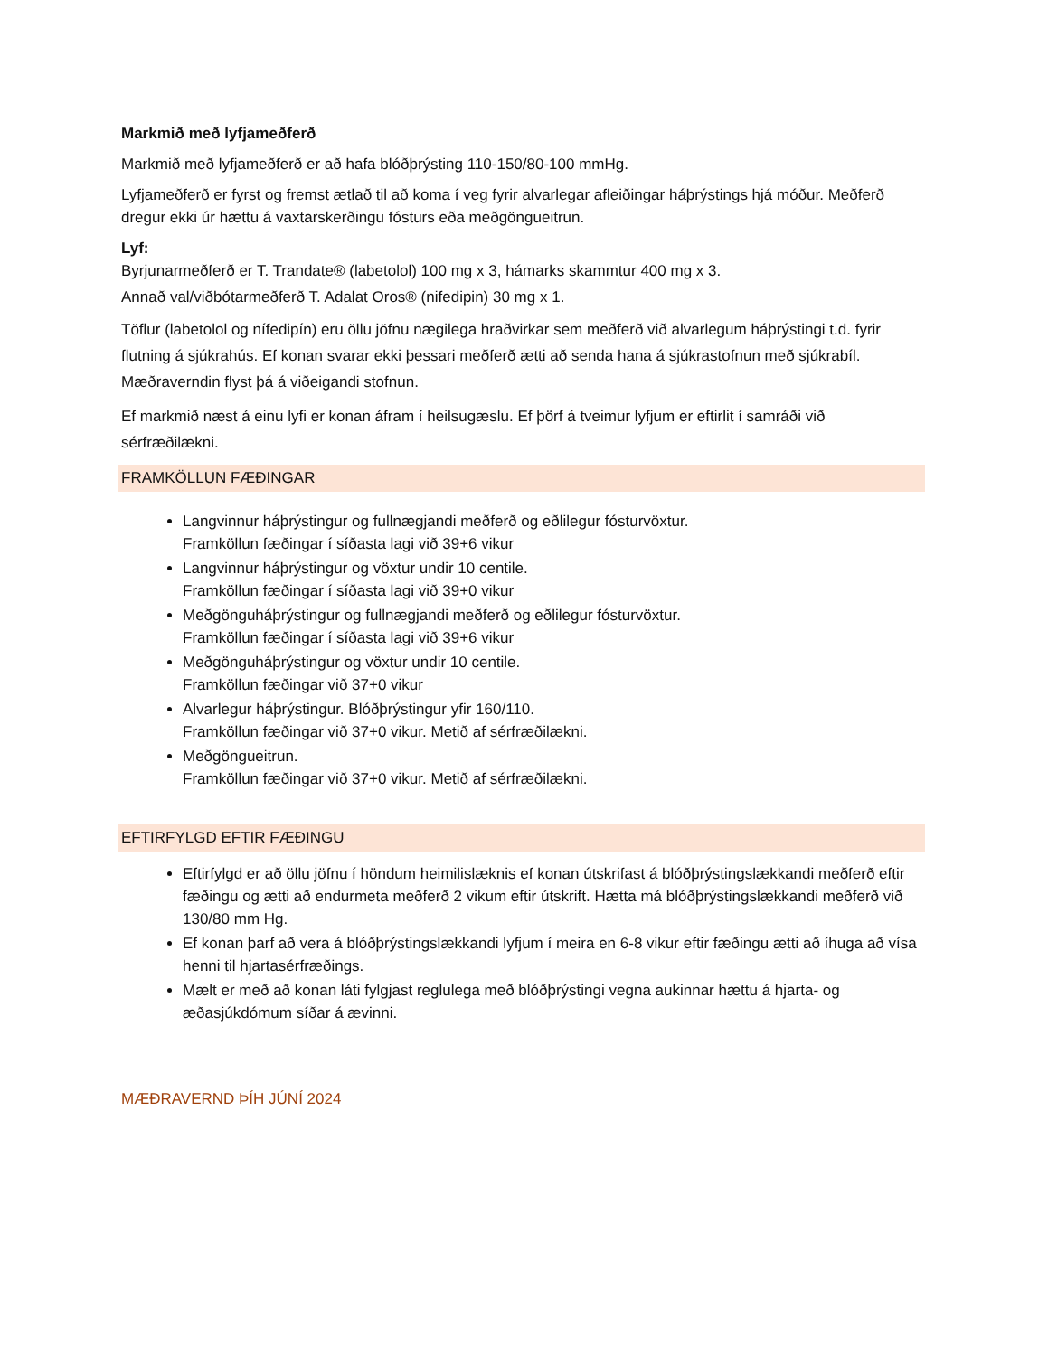Markmið með lyfjameðferð
Markmið með lyfjameðferð er að hafa blóðþrýsting 110-150/80-100 mmHg.
Lyfjameðferð er fyrst og fremst ætlað til að koma í veg fyrir alvarlegar afleiðingar háþrýstings hjá móður. Meðferð dregur ekki úr hættu á vaxtarskerðingu fósturs eða meðgöngueitrun.
Lyf:
Byrjunarmeðferð er T. Trandate® (labetolol) 100 mg x 3, hámarks skammtur 400 mg x 3.
Annað val/viðbótarmeðferð T. Adalat Oros® (nifedipin) 30 mg x 1.
Töflur (labetolol og nífedipín) eru öllu jöfnu nægilega hraðvirkar sem meðferð við alvarlegum háþrýstingi t.d. fyrir flutning á sjúkrahús. Ef konan svarar ekki þessari meðferð ætti að senda hana á sjúkrastofnun með sjúkrabíl. Mæðraverndin flyst þá á viðeigandi stofnun.
Ef markmið næst á einu lyfi er konan áfram í heilsugæslu. Ef þörf á tveimur lyfjum er eftirlit í samráði við sérfræðilækni.
FRAMKÖLLUN FÆÐINGAR
Langvinnur háþrýstingur og fullnægjandi meðferð og eðlilegur fósturvöxtur.
Framköllun fæðingar í síðasta lagi við 39+6 vikur
Langvinnur háþrýstingur og vöxtur undir 10 centile.
Framköllun fæðingar í síðasta lagi við 39+0 vikur
Meðgönguháþrýstingur og fullnægjandi meðferð og eðlilegur fósturvöxtur.
Framköllun fæðingar í síðasta lagi við 39+6 vikur
Meðgönguháþrýstingur og vöxtur undir 10 centile.
Framköllun fæðingar við 37+0 vikur
Alvarlegur háþrýstingur. Blóðþrýstingur yfir 160/110.
Framköllun fæðingar við 37+0 vikur. Metið af sérfræðilækni.
Meðgöngueitrun.
Framköllun fæðingar við 37+0 vikur. Metið af sérfræðilækni.
EFTIRFYLGD EFTIR FÆÐINGU
Eftirfylgd er að öllu jöfnu í höndum heimilislæknis ef konan útskrifast á blóðþrýstingslækkandi meðferð eftir fæðingu og ætti að endurmeta meðferð 2 vikum eftir útskrift. Hætta má blóðþrýstingslækkandi meðferð við 130/80 mm Hg.
Ef konan þarf að vera á blóðþrýstingslækkandi lyfjum í meira en 6-8 vikur eftir fæðingu ætti að íhuga að vísa henni til hjartasérfræðings.
Mælt er með að konan láti fylgjast reglulega með blóðþrýstingi vegna aukinnar hættu á hjarta- og æðasjúkdómum síðar á ævinni.
MÆÐRAVERND ÞÍH JÚNÍ 2024